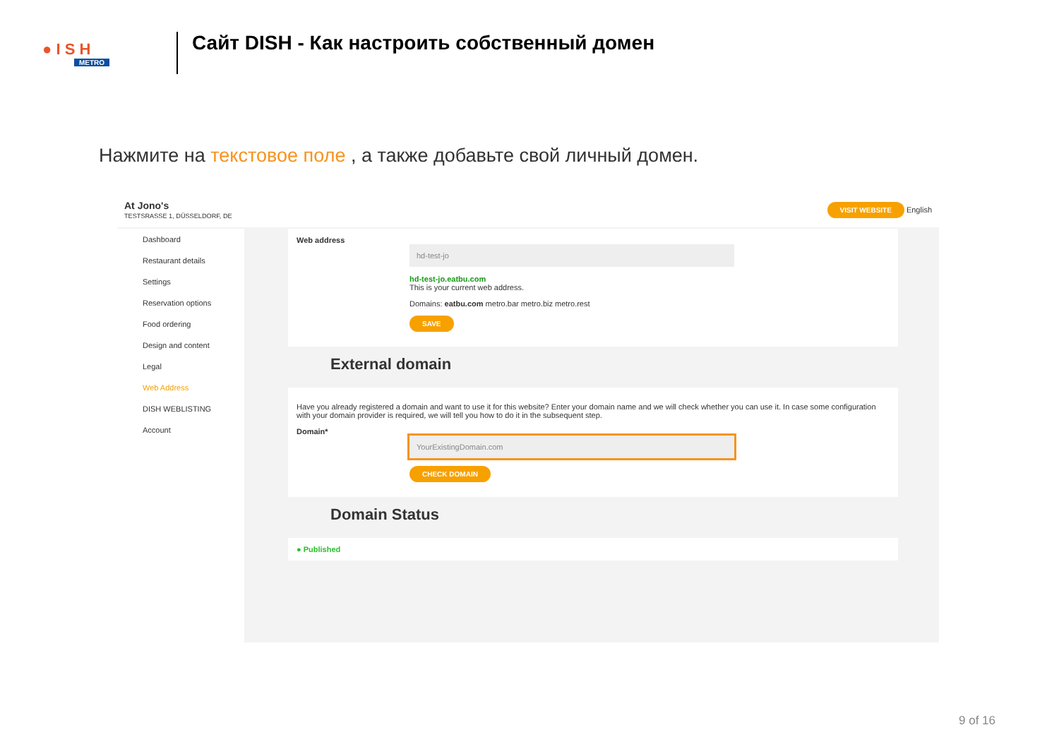● I S H
METRO
Сайт DISH - Как настроить собственный домен
Нажмите на текстовое поле , а также добавьте свой личный домен.
At Jono's
TESTSRASSE 1, DÜSSELDORF, DE
VISIT WEBSITE English
Dashboard
Restaurant details
Settings
Reservation options
Food ordering
Design and content
Legal
Web Address
DISH WEBLISTING
Account
Web address
hd-test-jo
hd-test-jo.eatbu.com
This is your current web address.
Domains: eatbu.com metro.bar metro.biz metro.rest
SAVE
External domain
Have you already registered a domain and want to use it for this website? Enter your domain name and we will check whether you can use it. In case some configuration with your domain provider is required, we will tell you how to do it in the subsequent step.
Domain*
YourExistingDomain.com
CHECK DOMAIN
Domain Status
● Published
9 of 16